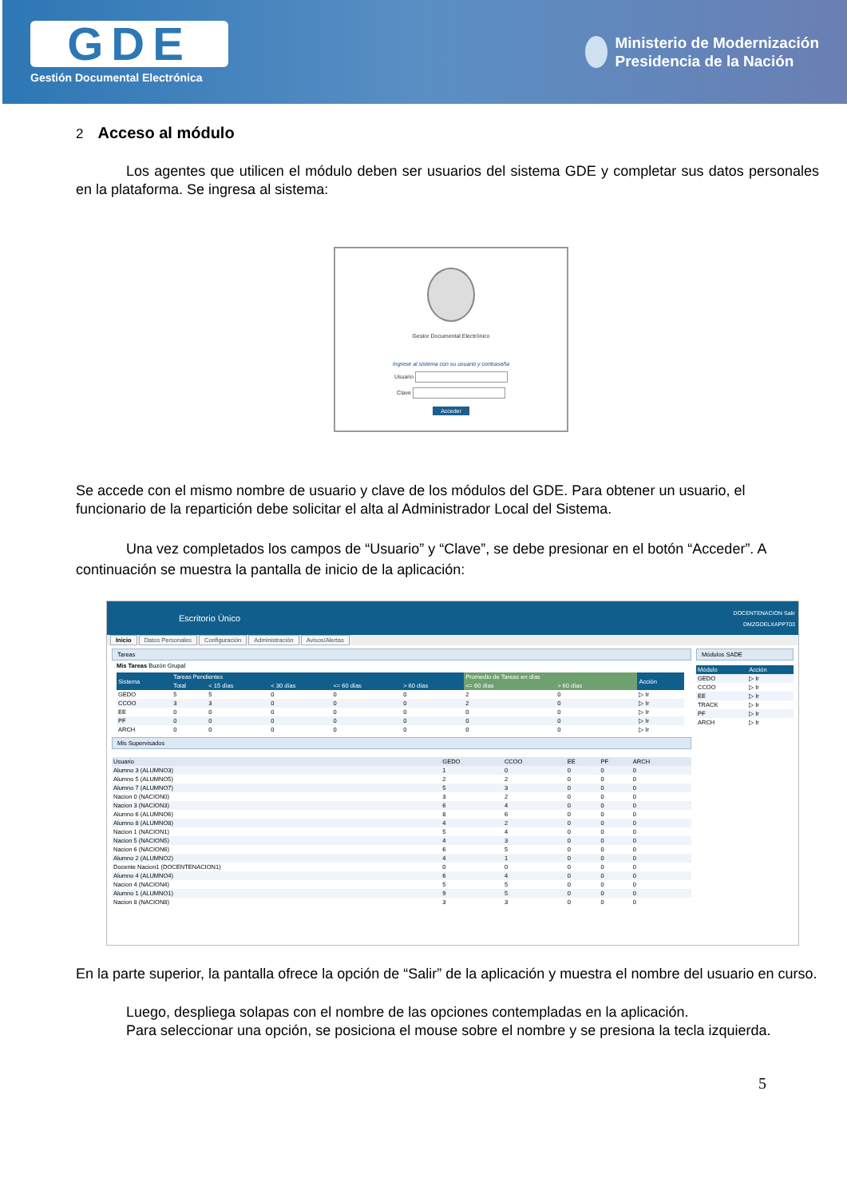GDE
Gestión Documental Electrónica
Ministerio de Modernización
Presidencia de la Nación
2 Acceso al módulo
Los agentes que utilicen el módulo deben ser usuarios del sistema GDE y completar sus datos personales en la plataforma. Se ingresa al sistema:
Gestor Documental Electrónico
Ingrese al sistema con su usuario y contraseña
Usuario
Clave
Acceder
Se accede con el mismo nombre de usuario y clave de los módulos del GDE. Para obtener un usuario, el funcionario de la repartición debe solicitar el alta al Administrador Local del Sistema.
Una vez completados los campos de “Usuario” y “Clave”, se debe presionar en el botón “Acceder”. A continuación se muestra la pantalla de inicio de la aplicación:
Escritorio Único
DOCENTENACION Salir
DMZGDELXAPPT03
Inicio Datos Personales Configuración Administración Avisos/Alertas
Tareas
Mis Tareas Buzón Grupal
| Sistema | Tareas Pendientes | | | | | Promedio de Tareas en días | | Acción |
| --- | --- | --- | --- | --- | --- | --- | --- | --- |
| | Total | < 15 días | < 30 días | <= 60 días | > 60 días | <= 60 días | > 60 días | |
| GEDO | 5 | 5 | 0 | 0 | 0 | 2 | 0 | ▷ Ir |
| CCOO | 3 | 3 | 0 | 0 | 0 | 2 | 0 | ▷ Ir |
| EE | 0 | 0 | 0 | 0 | 0 | 0 | 0 | ▷ Ir |
| PF | 0 | 0 | 0 | 0 | 0 | 0 | 0 | ▷ Ir |
| ARCH | 0 | 0 | 0 | 0 | 0 | 0 | 0 | ▷ Ir |
Mis Supervisados
| Usuario | GEDO | CCOO | EE | PF | ARCH |
| --- | --- | --- | --- | --- | --- |
| Alumno 3 (ALUMNO3) | 1 | 0 | 0 | 0 | 0 |
| Alumno 5 (ALUMNO5) | 2 | 2 | 0 | 0 | 0 |
| Alumno 7 (ALUMNO7) | 5 | 3 | 0 | 0 | 0 |
| Nacion 0 (NACION0) | 3 | 2 | 0 | 0 | 0 |
| Nacion 3 (NACION3) | 6 | 4 | 0 | 0 | 0 |
| Alumno 6 (ALUMNO6) | 8 | 6 | 0 | 0 | 0 |
| Alumno 8 (ALUMNO8) | 4 | 2 | 0 | 0 | 0 |
| Nacion 1 (NACION1) | 5 | 4 | 0 | 0 | 0 |
| Nacion 5 (NACION5) | 4 | 3 | 0 | 0 | 0 |
| Nacion 6 (NACION6) | 6 | 5 | 0 | 0 | 0 |
| Alumno 2 (ALUMNO2) | 4 | 1 | 0 | 0 | 0 |
| Docente Nacion1 (DOCENTENACION1) | 0 | 0 | 0 | 0 | 0 |
| Alumno 4 (ALUMNO4) | 6 | 4 | 0 | 0 | 0 |
| Nacion 4 (NACION4) | 5 | 5 | 0 | 0 | 0 |
| Alumno 1 (ALUMNO1) | 9 | 5 | 0 | 0 | 0 |
| Nacion 8 (NACION8) | 3 | 3 | 0 | 0 | 0 |
Módulos SADE
| Módulo | Acción |
| --- | --- |
| GEDO | ▷ Ir |
| CCOO | ▷ Ir |
| EE | ▷ Ir |
| TRACK | ▷ Ir |
| PF | ▷ Ir |
| ARCH | ▷ Ir |
En la parte superior, la pantalla ofrece la opción de “Salir” de la aplicación y muestra el nombre del usuario en curso.
Luego, despliega solapas con el nombre de las opciones contempladas en la aplicación.
Para seleccionar una opción, se posiciona el mouse sobre el nombre y se presiona la tecla izquierda.
5